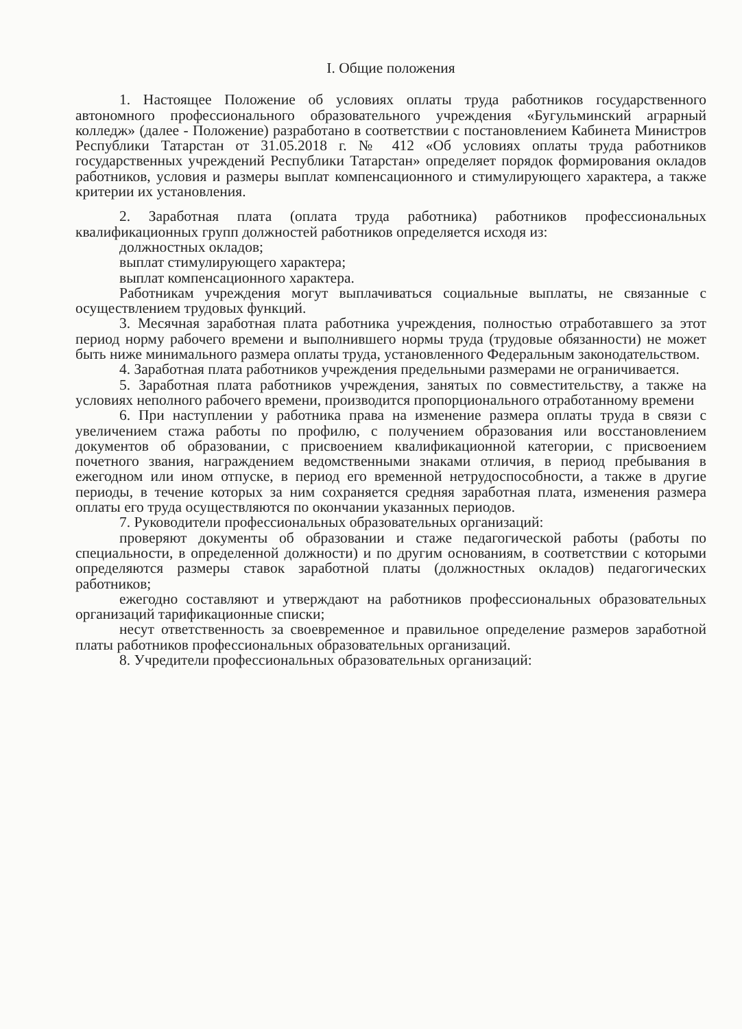I. Общие положения
1. Настоящее Положение об условиях оплаты труда работников государственного автономного профессионального образовательного учреждения «Бугульминский аграрный колледж» (далее - Положение) разработано в соответствии с постановлением Кабинета Министров Республики Татарстан от 31.05.2018 г. № 412 «Об условиях оплаты труда работников государственных учреждений Республики Татарстан» определяет порядок формирования окладов работников, условия и размеры выплат компенсационного и стимулирующего характера, а также критерии их установления.
2. Заработная плата (оплата труда работника) работников профессиональных квалификационных групп должностей работников определяется исходя из:
должностных окладов;
выплат стимулирующего характера;
выплат компенсационного характера.
Работникам учреждения могут выплачиваться социальные выплаты, не связанные с осуществлением трудовых функций.
3. Месячная заработная плата работника учреждения, полностью отработавшего за этот период норму рабочего времени и выполнившего нормы труда (трудовые обязанности) не может быть ниже минимального размера оплаты труда, установленного Федеральным законодательством.
4. Заработная плата работников учреждения предельными размерами не ограничивается.
5. Заработная плата работников учреждения, занятых по совместительству, а также на условиях неполного рабочего времени, производится пропорционального отработанному времени
6. При наступлении у работника права на изменение размера оплаты труда в связи с увеличением стажа работы по профилю, с получением образования или восстановлением документов об образовании, с присвоением квалификационной категории, с присвоением почетного звания, награждением ведомственными знаками отличия, в период пребывания в ежегодном или ином отпуске, в период его временной нетрудоспособности, а также в другие периоды, в течение которых за ним сохраняется средняя заработная плата, изменения размера оплаты его труда осуществляются по окончании указанных периодов.
7. Руководители профессиональных образовательных организаций:
проверяют документы об образовании и стаже педагогической работы (работы по специальности, в определенной должности) и по другим основаниям, в соответствии с которыми определяются размеры ставок заработной платы (должностных окладов) педагогических работников;
ежегодно составляют и утверждают на работников профессиональных образовательных организаций тарификационные списки;
несут ответственность за своевременное и правильное определение размеров заработной платы работников профессиональных образовательных организаций.
8. Учредители профессиональных образовательных организаций: